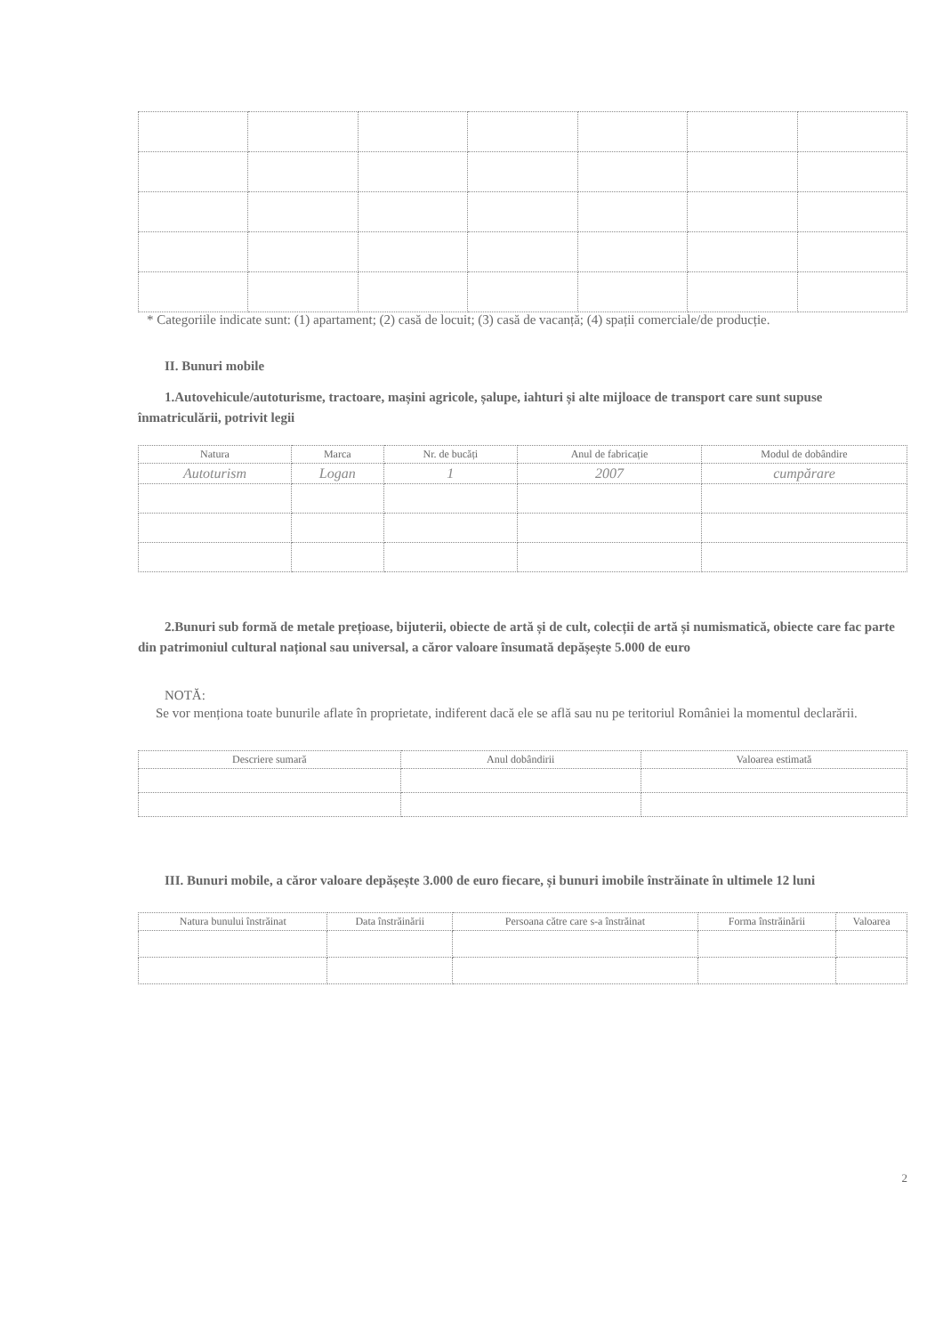* Categoriile indicate sunt: (1) apartament; (2) casă de locuit; (3) casă de vacanță; (4) spații comerciale/de producție.
II. Bunuri mobile
1.Autovehicule/autoturisme, tractoare, mașini agricole, șalupe, iahturi și alte mijloace de transport care sunt supuse înmatriculării, potrivit legii
| Natura | Marca | Nr. de bucăți | Anul de fabricație | Modul de dobândire |
| --- | --- | --- | --- | --- |
| Autoturism | Logan | 1 | 2007 | cumpărare |
2.Bunuri sub formă de metale prețioase, bijuterii, obiecte de artă și de cult, colecții de artă și numismatică, obiecte care fac parte din patrimoniul cultural național sau universal, a căror valoare însumată depășește 5.000 de euro
NOTĂ:
Se vor menționa toate bunurile aflate în proprietate, indiferent dacă ele se află sau nu pe teritoriul României la momentul declarării.
| Descriere sumară | Anul dobândirii | Valoarea estimată |
| --- | --- | --- |
III. Bunuri mobile, a căror valoare depășește 3.000 de euro fiecare, și bunuri imobile înstrăinate în ultimele 12 luni
| Natura bunului înstrăinat | Data înstrăinării | Persoana către care s-a înstrăinat | Forma înstrăinării | Valoarea |
| --- | --- | --- | --- | --- |
2